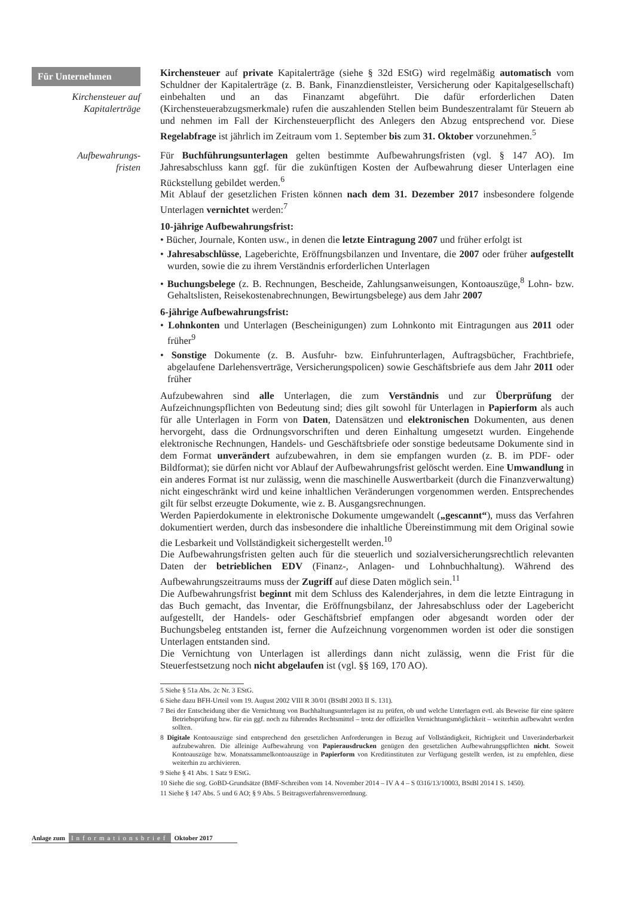Für Unternehmen
Kirchensteuer auf Kapitalerträge
Kirchensteuer auf private Kapitalerträge (siehe § 32d EStG) wird regelmäßig automatisch vom Schuldner der Kapitalerträge (z. B. Bank, Finanzdienstleister, Versicherung oder Kapitalgesellschaft) einbehalten und an das Finanzamt abgeführt. Die dafür erforderlichen Daten (Kirchensteuerabzugsmerkmale) rufen die auszahlenden Stellen beim Bundeszentralamt für Steuern ab und nehmen im Fall der Kirchensteuerpflicht des Anlegers den Abzug entsprechend vor. Diese Regelabfrage ist jährlich im Zeitraum vom 1. September bis zum 31. Oktober vorzunehmen.<sup>5</sup>
Aufbewahrungs-
fristen
Für Buchführungsunterlagen gelten bestimmte Aufbewahrungsfristen (vgl. § 147 AO). Im Jahresabschluss kann ggf. für die zukünftigen Kosten der Aufbewahrung dieser Unterlagen eine Rückstellung gebildet werden.<sup>6</sup>
Mit Ablauf der gesetzlichen Fristen können nach dem 31. Dezember 2017 insbesondere folgende Unterlagen vernichtet werden:<sup>7</sup>
10-jährige Aufbewahrungsfrist:
• Bücher, Journale, Konten usw., in denen die letzte Eintragung 2007 und früher erfolgt ist
• Jahresabschlüsse, Lageberichte, Eröffnungsbilanzen und Inventare, die 2007 oder früher aufgestellt wurden, sowie die zu ihrem Verständnis erforderlichen Unterlagen
• Buchungsbelege (z. B. Rechnungen, Bescheide, Zahlungsanweisungen, Kontoauszüge,<sup>8</sup> Lohn- bzw. Gehaltslisten, Reisekostenabrechnungen, Bewirtungsbelege) aus dem Jahr 2007
6-jährige Aufbewahrungsfrist:
• Lohnkonten und Unterlagen (Bescheinigungen) zum Lohnkonto mit Eintragungen aus 2011 oder früher<sup>9</sup>
• Sonstige Dokumente (z. B. Ausfuhr- bzw. Einfuhrunterlagen, Auftragsbücher, Frachtbriefe, abgelaufene Darlehensverträge, Versicherungspolicen) sowie Geschäftsbriefe aus dem Jahr 2011 oder früher
Aufzubewahren sind alle Unterlagen, die zum Verständnis und zur Überprüfung der Aufzeichnungspflichten von Bedeutung sind; dies gilt sowohl für Unterlagen in Papierform als auch für alle Unterlagen in Form von Daten, Datensätzen und elektronischen Dokumenten, aus denen hervorgeht, dass die Ordnungsvorschriften und deren Einhaltung umgesetzt wurden. Eingehende elektronische Rechnungen, Handels- und Geschäftsbriefe oder sonstige bedeutsame Dokumente sind in dem Format unverändert aufzubewahren, in dem sie empfangen wurden (z. B. im PDF- oder Bildformat); sie dürfen nicht vor Ablauf der Aufbewahrungsfrist gelöscht werden. Eine Umwandlung in ein anderes Format ist nur zulässig, wenn die maschinelle Auswertbarkeit (durch die Finanzverwaltung) nicht eingeschränkt wird und keine inhaltlichen Veränderungen vorgenommen werden. Entsprechendes gilt für selbst erzeugte Dokumente, wie z. B. Ausgangsrechnungen.
Werden Papierdokumente in elektronische Dokumente umgewandelt („gescannt“), muss das Verfahren dokumentiert werden, durch das insbesondere die inhaltliche Übereinstimmung mit dem Original sowie die Lesbarkeit und Vollständigkeit sichergestellt werden.<sup>10</sup>
Die Aufbewahrungsfristen gelten auch für die steuerlich und sozialversicherungsrechtlich relevanten Daten der betrieblichen EDV (Finanz-, Anlagen- und Lohnbuchhaltung). Während des Aufbewahrungszeitraums muss der Zugriff auf diese Daten möglich sein.<sup>11</sup>
Die Aufbewahrungsfrist beginnt mit dem Schluss des Kalenderjahres, in dem die letzte Eintragung in das Buch gemacht, das Inventar, die Eröffnungsbilanz, der Jahresabschluss oder der Lagebericht aufgestellt, der Handels- oder Geschäftsbrief empfangen oder abgesandt worden oder der Buchungsbeleg entstanden ist, ferner die Aufzeichnung vorgenommen worden ist oder die sonstigen Unterlagen entstanden sind.
Die Vernichtung von Unterlagen ist allerdings dann nicht zulässig, wenn die Frist für die Steuerfestsetzung noch nicht abgelaufen ist (vgl. §§ 169, 170 AO).
5 Siehe § 51a Abs. 2c Nr. 3 EStG.
6 Siehe dazu BFH-Urteil vom 19. August 2002 VIII R 30/01 (BStBl 2003 II S. 131).
7 Bei der Entscheidung über die Vernichtung von Buchhaltungsunterlagen ist zu prüfen, ob und welche Unterlagen evtl. als Beweise für eine spätere Betriebsprüfung bzw. für ein ggf. noch zu führendes Rechtsmittel – trotz der offiziellen Vernichtungsmöglichkeit – weiterhin aufbewahrt werden sollten.
8 Digitale Kontoauszüge sind entsprechend den gesetzlichen Anforderungen in Bezug auf Vollständigkeit, Richtigkeit und Unveränderbarkeit aufzubewahren. Die alleinige Aufbewahrung von Papierausdrucken genügen den gesetzlichen Aufbewahrungspflichten nicht. Soweit Kontoauszüge bzw. Monatssammelkontoauszüge in Papierform von Kreditinstituten zur Verfügung gestellt werden, ist zu empfehlen, diese weiterhin zu archivieren.
9 Siehe § 41 Abs. 1 Satz 9 EStG.
10 Siehe die sog. GoBD-Grundsätze (BMF-Schreiben vom 14. November 2014 – IV A 4 – S 0316/13/10003, BStBl 2014 I S. 1450).
11 Siehe § 147 Abs. 5 und 6 AO; § 9 Abs. 5 Beitragsverfahrensverordnung.
Anlage zum Informationsbrief Oktober 2017